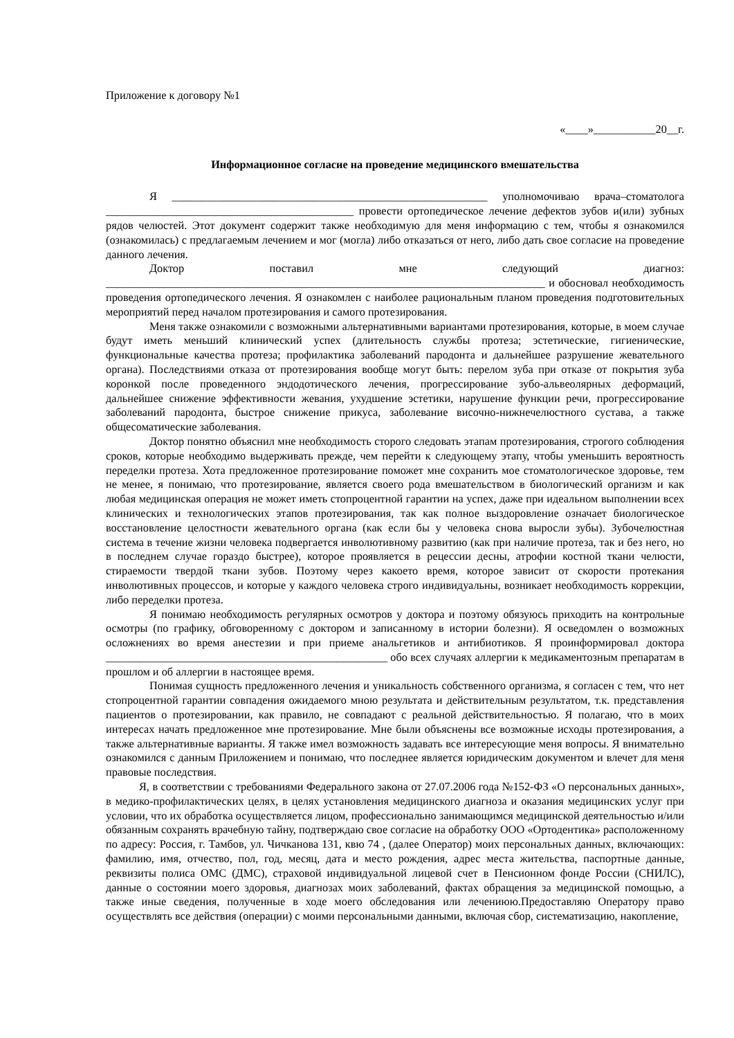Приложение к договору №1
«____»___________20__г.
Информационное согласие на проведение медицинского вмешательства
Я ________________________________________________________ уполномочиваю врача–стоматолога ____________________________________________ провести ортопедическое лечение дефектов зубов и(или) зубных рядов челюстей. Этот документ содержит также необходимую для меня информацию с тем, чтобы я ознакомился (ознакомилась) с предлагаемым лечением и мог (могла) либо отказаться от него, либо дать свое согласие на проведение данного лечения.
Доктор поставил мне следующий диагноз: ______________________________________________________________________________ и обосновал необходимость проведения ортопедического лечения. Я ознакомлен с наиболее рациональным планом проведения подготовительных мероприятий перед началом протезирования и самого протезирования.
Меня также ознакомили с возможными альтернативными вариантами протезирования, которые, в моем случае будут иметь меньший клинический успех (длительность службы протеза; эстетические, гигиенические, функциональные качества протеза; профилактика заболеваний пародонта и дальнейшее разрушение жевательного органа). Последствиями отказа от протезирования вообще могут быть: перелом зуба при отказе от покрытия зуба коронкой после проведенного эндодотического лечения, прогрессирование зубо-альвеолярных деформаций, дальнейшее снижение эффективности жевания, ухудшение эстетики, нарушение функции речи, прогрессирование заболеваний пародонта, быстрое снижение прикуса, заболевание височно-нижнечелюстного сустава, а также общесоматические заболевания.
Доктор понятно объяснил мне необходимость сторого следовать этапам протезирования, строгого соблюдения сроков, которые необходимо выдерживать прежде, чем перейти к следующему этапу, чтобы уменьшить вероятность переделки протеза. Хота предложенное протезирование поможет мне сохранить мое стоматологическое здоровье, тем не менее, я понимаю, что протезирование, является своего рода вмешательством в биологический организм и как любая медицинская операция не может иметь стопроцентной гарантии на успех, даже при идеальном выполнении всех клинических и технологических этапов протезирования, так как полное выздоровление означает биологическое восстановление целостности жевательного органа (как если бы у человека снова выросли зубы). Зубочелюстная система в течение жизни человека подвергается инволютивному развитию (как при наличие протеза, так и без него, но в последнем случае гораздо быстрее), которое проявляется в рецессии десны, атрофии костной ткани челюсти, стираемости твердой ткани зубов. Поэтому через какоето время, которое зависит от скорости протекания инволютивных процессов, и которые у каждого человека строго индивидуальны, возникает необходимость коррекции, либо переделки протеза.
Я понимаю необходимость регулярных осмотров у доктора и поэтому обязуюсь приходить на контрольные осмотры (по графику, обговоренному с доктором и записанному в истории болезни). Я осведомлен о возможных осложнениях во время анестезии и при приеме анальгетиков и антибиотиков. Я проинформировал доктора __________________________________________________ обо всех случаях аллергии к медикаментозным препаратам в прошлом и об аллергии в настоящее время.
Понимая сущность предложенного лечения и уникальность собственного организма, я согласен с тем, что нет стопроцентной гарантии совпадения ожидаемого мною результата и действительным результатом, т.к. представления пациентов о протезировании, как правило, не совпадают с реальной действительностью. Я полагаю, что в моих интересах начать предложенное мне протезирование. Мне были объяснены все возможные исходы протезирования, а также альтернативные варианты. Я также имел возможность задавать все интересующие меня вопросы. Я внимательно ознакомился с данным Приложением и понимаю, что последнее является юридическим документом и влечет для меня правовые последствия.
Я, в соответствии с требованиями Федерального закона от 27.07.2006 года №152-ФЗ «О персональных данных», в медико-профилактических целях, в целях установления медицинского диагноза и оказания медицинских услуг при условии, что их обработка осуществляется лицом, профессионально занимающимся медицинской деятельностью и/или обязанным сохранять врачебную тайну, подтверждаю свое согласие на обработку ООО «Ортодентика» расположенному по адресу: Россия, г. Тамбов, ул. Чичканова 131, квю 74 , (далее Оператор) моих персональных данных, включающих: фамилию, имя, отчество, пол, год, месяц, дата и место рождения, адрес места жительства, паспортные данные, реквизиты полиса ОМС (ДМС), страховой индивидуальной лицевой счет в Пенсионном фонде России (СНИЛС), данные о состоянии моего здоровья, диагнозах моих заболеваний, фактах обращения за медицинской помощью, а также иные сведения, полученные в ходе моего обследования или лечениюю.Предоставляю Оператору право осуществлять все действия (операции) с моими персональными данными, включая сбор, систематизацию, накопление,